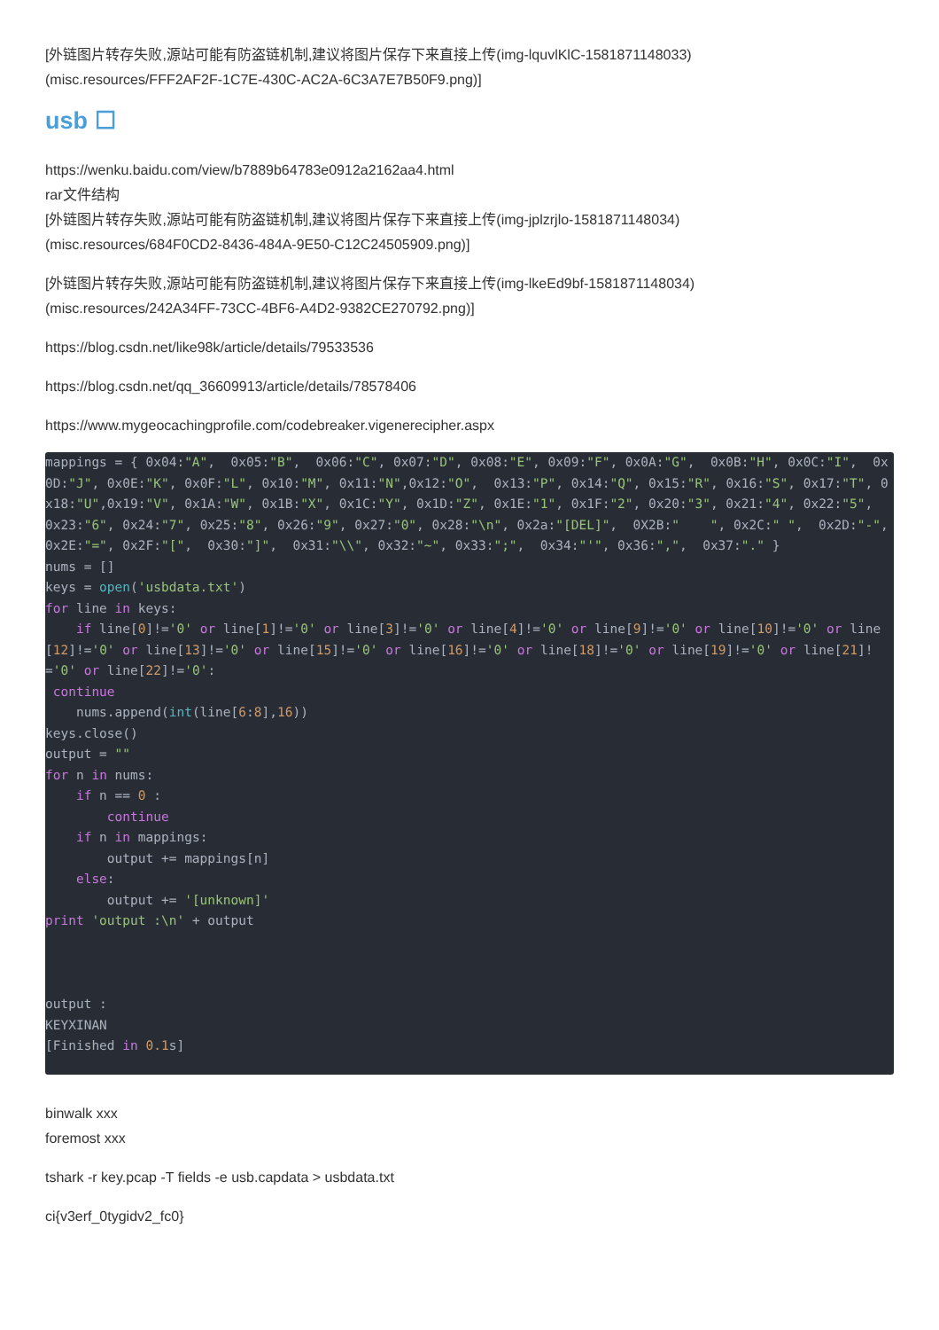[外链图片转存失败,源站可能有防盗链机制,建议将图片保存下来直接上传(img-lquvlKlC-1581871148033)
(misc.resources/FFF2AF2F-1C7E-430C-AC2A-6C3A7E7B50F9.png)]
usb ☐
https://wenku.baidu.com/view/b7889b64783e0912a2162aa4.html
rar文件结构
[外链图片转存失败,源站可能有防盗链机制,建议将图片保存下来直接上传(img-jplzrjlo-1581871148034)
(misc.resources/684F0CD2-8436-484A-9E50-C12C24505909.png)]
[外链图片转存失败,源站可能有防盗链机制,建议将图片保存下来直接上传(img-lkeEd9bf-1581871148034)
(misc.resources/242A34FF-73CC-4BF6-A4D2-9382CE270792.png)]
https://blog.csdn.net/like98k/article/details/79533536
https://blog.csdn.net/qq_36609913/article/details/78578406
https://www.mygeocachingprofile.com/codebreaker.vigenerecipher.aspx
mappings = { 0x04:"A",  0x05:"B",  0x06:"C", 0x07:"D", 0x08:"E", 0x09:"F", 0x0A:"G",  0x0B:"H", 0x0C:"I",  0x0D:"J", 0x0E:"K", 0x0F:"L", 0x10:"M", 0x11:"N",0x12:"O",  0x13:"P", 0x14:"Q", 0x15:"R", 0x16:"S", 0x17:"T", 0x18:"U",0x19:"V", 0x1A:"W", 0x1B:"X", 0x1C:"Y", 0x1D:"Z", 0x1E:"1", 0x1F:"2", 0x20:"3", 0x21:"4", 0x22:"5",  0x23:"6", 0x24:"7", 0x25:"8", 0x26:"9", 0x27:"0", 0x28:"\n", 0x2a:"[DEL]",  0X2B:"    ", 0x2C:" ",  0x2D:"-", 0x2E:"=", 0x2F:"[",  0x30:"]",  0x31:"\\", 0x32:"~", 0x33:";",  0x34:"'", 0x36:",",  0x37:"." }
nums = []
keys = open('usbdata.txt')
for line in keys:
    if line[0]!='0' or line[1]!='0' or line[3]!='0' or line[4]!='0' or line[9]!='0' or line[10]!='0' or line[12]!='0' or line[13]!='0' or line[15]!='0' or line[16]!='0' or line[18]!='0' or line[19]!='0' or line[21]!='0' or line[22]!='0':
 continue
    nums.append(int(line[6:8],16))
keys.close()
output = ""
for n in nums:
    if n == 0 :
        continue
    if n in mappings:
        output += mappings[n]
    else:
        output += '[unknown]'
print 'output :\n' + output



output :
KEYXINAN
[Finished in 0.1s]
binwalk xxx
foremost xxx
tshark -r key.pcap -T fields -e usb.capdata > usbdata.txt
ci{v3erf_0tygidv2_fc0}